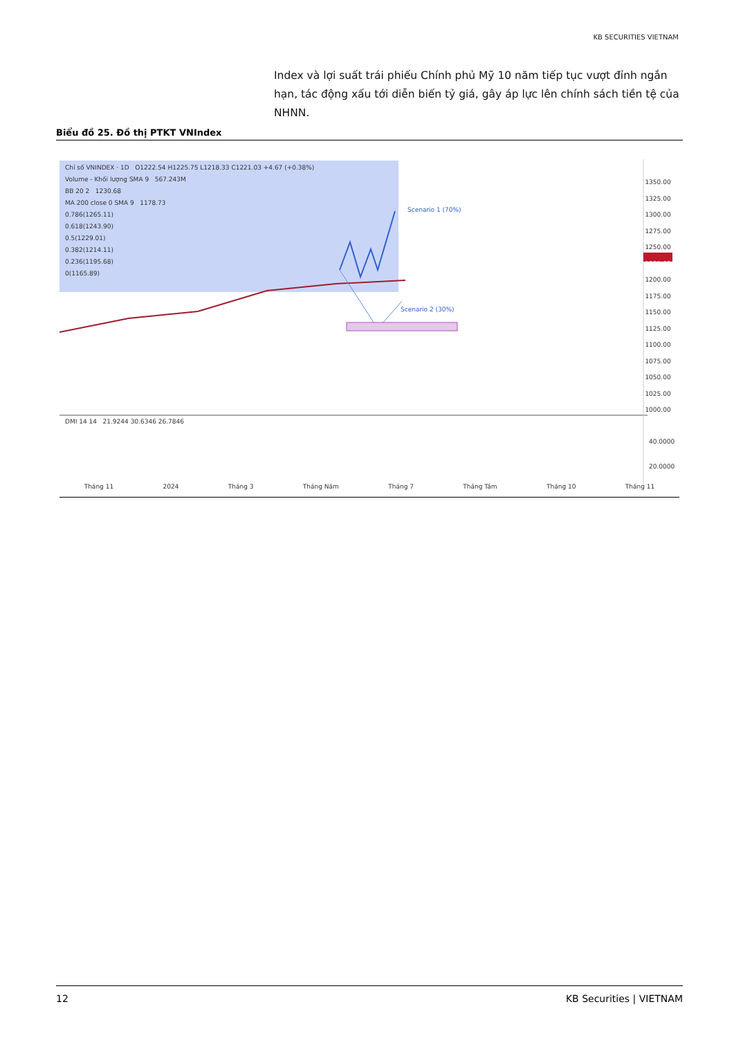KB SECURITIES VIETNAM
Index và lợi suất trái phiếu Chính phủ Mỹ 10 năm tiếp tục vượt đỉnh ngắn hạn, tác động xấu tới diễn biến tỷ giá, gây áp lực lên chính sách tiền tệ của NHNN.
Biểu đồ 25. Đồ thị PTKT VNIndex
Chỉ số VNINDEX · 1D O1222.54 H1225.75 L1218.33 C1221.03 +4.67 (+0.38%)
Volume - Khối lượng SMA 9 567.243M
BB 20 2 1230.68
MA 200 close 0 SMA 9 1178.73
0.786(1265.11)
0.618(1243.90)
0.5(1229.01)
0.382(1214.11)
0.236(1195.68)
0(1165.89)
Scenario 1 (70%)
Scenario 2 (30%)
1350.00
1325.00
1300.00
1275.00
1250.00
1221.03
1200.00
1175.00
1150.00
1125.00
1100.00
1075.00
1050.00
1025.00
1000.00
DMI 14 14 21.9244 30.6346 26.7846
40.0000
20.0000
Tháng 11 2024 Tháng 3 Tháng Năm Tháng 7 Tháng Tám Tháng 10 Tháng 11
12 KB Securities | VIETNAM